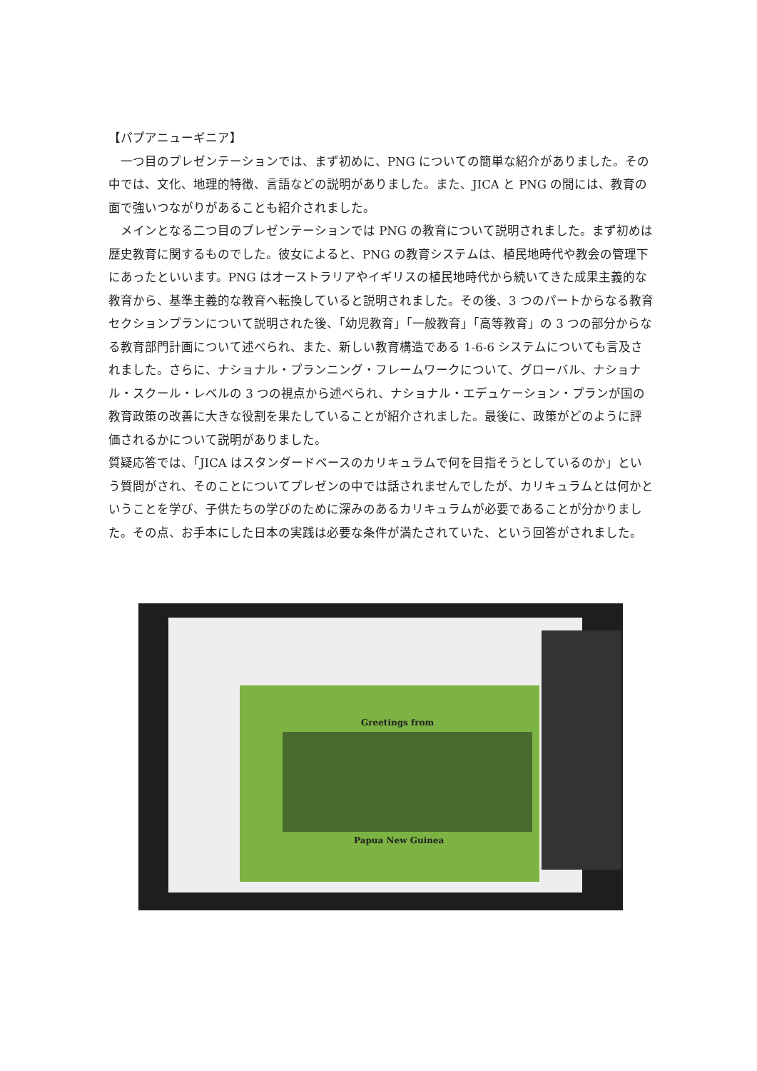【パプアニューギニア】
　一つ目のプレゼンテーションでは、まず初めに、PNG についての簡単な紹介がありました。その中では、文化、地理的特徴、言語などの説明がありました。また、JICA と PNG の間には、教育の面で強いつながりがあることも紹介されました。
　メインとなる二つ目のプレゼンテーションでは PNG の教育について説明されました。まず初めは歴史教育に関するものでした。彼女によると、PNG の教育システムは、植民地時代や教会の管理下にあったといいます。PNG はオーストラリアやイギリスの植民地時代から続いてきた成果主義的な教育から、基準主義的な教育へ転換していると説明されました。その後、3 つのパートからなる教育セクションプランについて説明された後、「幼児教育」「一般教育」「高等教育」の 3 つの部分からなる教育部門計画について述べられ、また、新しい教育構造である 1-6-6 システムについても言及されました。さらに、ナショナル・プランニング・フレームワークについて、グローバル、ナショナル・スクール・レベルの 3 つの視点から述べられ、ナショナル・エデュケーション・プランが国の教育政策の改善に大きな役割を果たしていることが紹介されました。最後に、政策がどのように評価されるかについて説明がありました。
質疑応答では、「JICA はスタンダードベースのカリキュラムで何を目指そうとしているのか」という質問がされ、そのことについてプレゼンの中では話されませんでしたが、カリキュラムとは何かということを学び、子供たちの学びのために深みのあるカリキュラムが必要であることが分かりました。その点、お手本にした日本の実践は必要な条件が満たされていた、という回答がされました。
Greetings from
Papua New Guinea